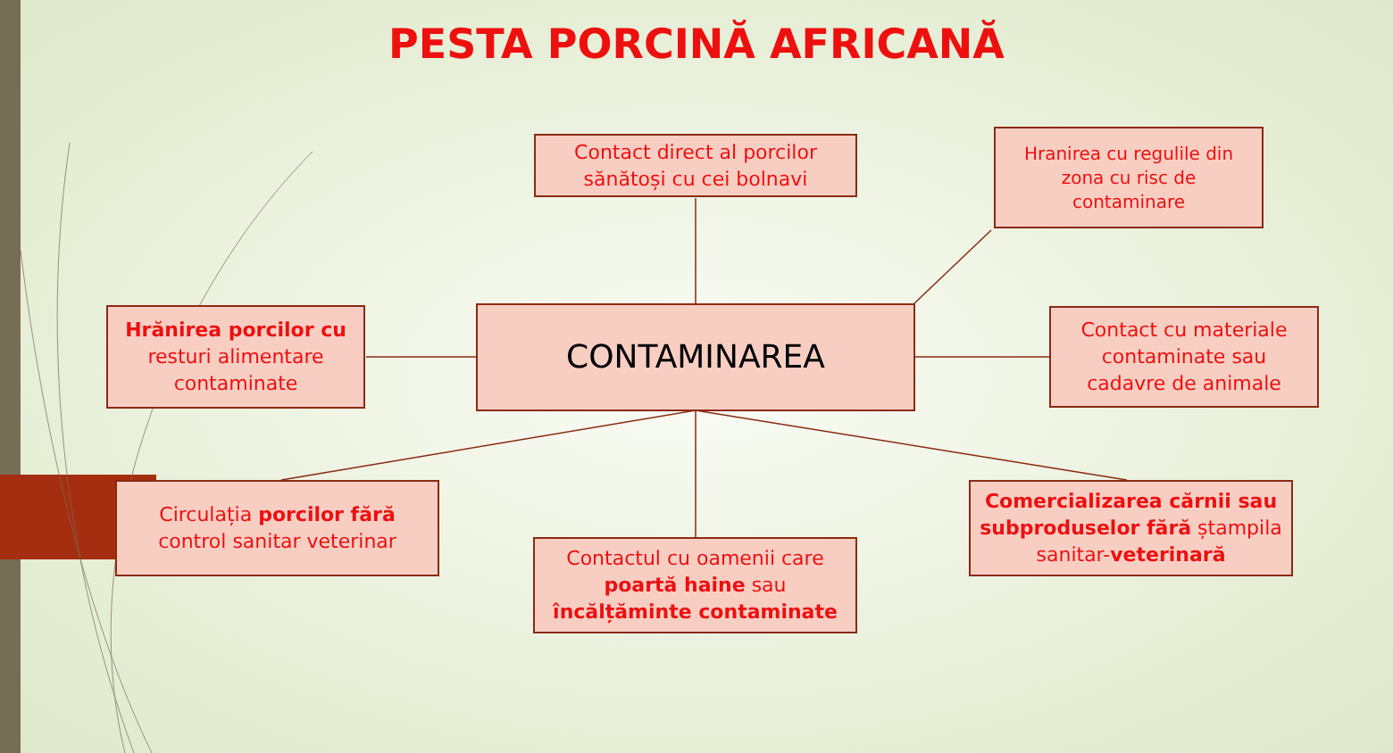PESTA PORCINĂ AFRICANĂ
Contact direct al porcilor
sănătoși cu cei bolnavi
Hranirea cu regulile din
zona cu risc de
contaminare
Hrănirea porcilor cu
resturi alimentare
contaminate
CONTAMINAREA
Contact cu materiale
contaminate sau
cadavre de animale
Circulația porcilor fără
control sanitar veterinar
Contactul cu oamenii care
poartă haine sau
încălțăminte contaminate
Comercializarea cărnii sau subproduselor fără ștampila sanitar-veterinară